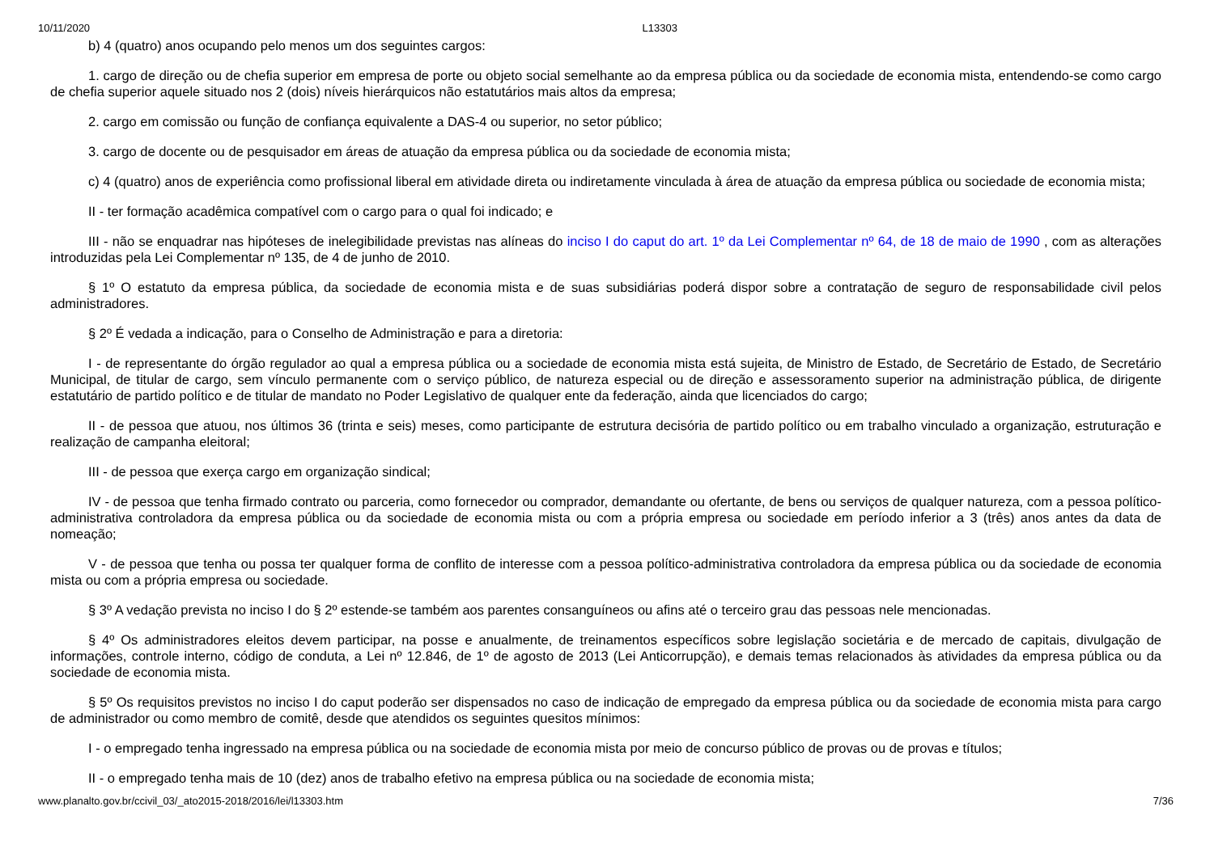10/11/2020 L13303
b) 4 (quatro) anos ocupando pelo menos um dos seguintes cargos:
1. cargo de direção ou de chefia superior em empresa de porte ou objeto social semelhante ao da empresa pública ou da sociedade de economia mista, entendendo-se como cargo de chefia superior aquele situado nos 2 (dois) níveis hierárquicos não estatutários mais altos da empresa;
2. cargo em comissão ou função de confiança equivalente a DAS-4 ou superior, no setor público;
3. cargo de docente ou de pesquisador em áreas de atuação da empresa pública ou da sociedade de economia mista;
c) 4 (quatro) anos de experiência como profissional liberal em atividade direta ou indiretamente vinculada à área de atuação da empresa pública ou sociedade de economia mista;
II - ter formação acadêmica compatível com o cargo para o qual foi indicado; e
III - não se enquadrar nas hipóteses de inelegibilidade previstas nas alíneas do inciso I do caput do art. 1º da Lei Complementar nº 64, de 18 de maio de 1990 , com as alterações introduzidas pela Lei Complementar nº 135, de 4 de junho de 2010.
§ 1º O estatuto da empresa pública, da sociedade de economia mista e de suas subsidiárias poderá dispor sobre a contratação de seguro de responsabilidade civil pelos administradores.
§ 2º É vedada a indicação, para o Conselho de Administração e para a diretoria:
I - de representante do órgão regulador ao qual a empresa pública ou a sociedade de economia mista está sujeita, de Ministro de Estado, de Secretário de Estado, de Secretário Municipal, de titular de cargo, sem vínculo permanente com o serviço público, de natureza especial ou de direção e assessoramento superior na administração pública, de dirigente estatutário de partido político e de titular de mandato no Poder Legislativo de qualquer ente da federação, ainda que licenciados do cargo;
II - de pessoa que atuou, nos últimos 36 (trinta e seis) meses, como participante de estrutura decisória de partido político ou em trabalho vinculado a organização, estruturação e realização de campanha eleitoral;
III - de pessoa que exerça cargo em organização sindical;
IV - de pessoa que tenha firmado contrato ou parceria, como fornecedor ou comprador, demandante ou ofertante, de bens ou serviços de qualquer natureza, com a pessoa político-administrativa controladora da empresa pública ou da sociedade de economia mista ou com a própria empresa ou sociedade em período inferior a 3 (três) anos antes da data de nomeação;
V - de pessoa que tenha ou possa ter qualquer forma de conflito de interesse com a pessoa político-administrativa controladora da empresa pública ou da sociedade de economia mista ou com a própria empresa ou sociedade.
§ 3º A vedação prevista no inciso I do § 2º estende-se também aos parentes consanguíneos ou afins até o terceiro grau das pessoas nele mencionadas.
§ 4º Os administradores eleitos devem participar, na posse e anualmente, de treinamentos específicos sobre legislação societária e de mercado de capitais, divulgação de informações, controle interno, código de conduta, a Lei nº 12.846, de 1º de agosto de 2013 (Lei Anticorrupção), e demais temas relacionados às atividades da empresa pública ou da sociedade de economia mista.
§ 5º Os requisitos previstos no inciso I do caput poderão ser dispensados no caso de indicação de empregado da empresa pública ou da sociedade de economia mista para cargo de administrador ou como membro de comitê, desde que atendidos os seguintes quesitos mínimos:
I - o empregado tenha ingressado na empresa pública ou na sociedade de economia mista por meio de concurso público de provas ou de provas e títulos;
II - o empregado tenha mais de 10 (dez) anos de trabalho efetivo na empresa pública ou na sociedade de economia mista;
www.planalto.gov.br/ccivil_03/_ato2015-2018/2016/lei/l13303.htm 7/36